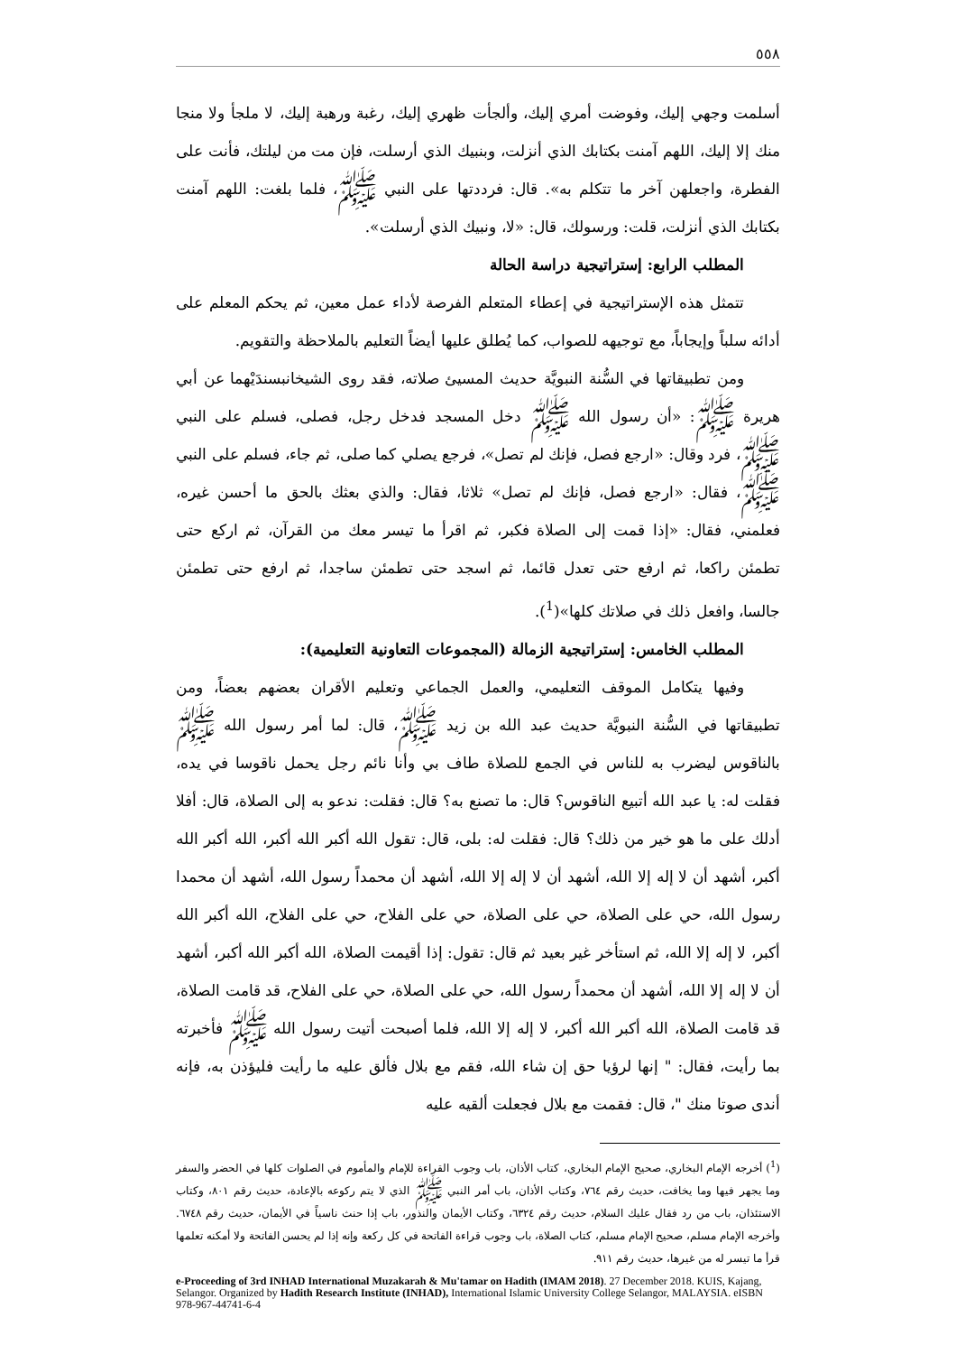٥٥٨
أسلمت وجهي إليك، وفوضت أمري إليك، وألجأت ظهري إليك، رغبة ورهبة إليك، لا ملجأ ولا منجا منك إلا إليك، اللهم آمنت بكتابك الذي أنزلت، وبنبيك الذي أرسلت، فإن مت من ليلتك، فأنت على الفطرة، واجعلهن آخر ما تتكلم به». قال: فرددتها على النبي ﷺ، فلما بلغت: اللهم آمنت بكتابك الذي أنزلت، قلت: ورسولك، قال: «لا، ونبيك الذي أرسلت».
المطلب الرابع: إستراتيجية دراسة الحالة
تتمثل هذه الإستراتيجية في إعطاء المتعلم الفرصة لأداء عمل معين، ثم يحكم المعلم على أدائه سلباً وإيجاباً، مع توجيهه للصواب، كما يُطلق عليها أيضاً التعليم بالملاحظة والتقويم.
ومن تطبيقاتها في السُّنة النبويَّة حديث المسيئ صلاته، فقد روى الشيخانبسندَيْهما عن أبي هريرة ﷺ: «أن رسول الله ﷺ دخل المسجد فدخل رجل، فصلى، فسلم على النبي ﷺ، فرد وقال: «ارجع فصل، فإنك لم تصل»، فرجع يصلي كما صلى، ثم جاء، فسلم على النبي ﷺ، فقال: «ارجع فصل، فإنك لم تصل» ثلاثا، فقال: والذي بعثك بالحق ما أحسن غيره، فعلمني، فقال: «إذا قمت إلى الصلاة فكبر، ثم اقرأ ما تيسر معك من القرآن، ثم اركع حتى تطمئن راكعا، ثم ارفع حتى تعدل قائما، ثم اسجد حتى تطمئن ساجدا، ثم ارفع حتى تطمئن جالسا، وافعل ذلك في صلاتك كلها»(<sup>1</sup>).
المطلب الخامس: إستراتيجية الزمالة (المجموعات التعاونية التعليمية):
وفيها يتكامل الموقف التعليمي، والعمل الجماعي وتعليم الأقران بعضهم بعضاً، ومن تطبيقاتها في السُّنة النبويَّة حديث عبد الله بن زيد ﷺ، قال: لما أمر رسول الله ﷺ بالناقوس ليضرب به للناس في الجمع للصلاة طاف بي وأنا نائم رجل يحمل ناقوسا في يده، فقلت له: يا عبد الله أتبيع الناقوس؟ قال: ما تصنع به؟ قال: فقلت: ندعو به إلى الصلاة، قال: أفلا أدلك على ما هو خير من ذلك؟ قال: فقلت له: بلى، قال: تقول الله أكبر الله أكبر، الله أكبر الله أكبر، أشهد أن لا إله إلا الله، أشهد أن لا إله إلا الله، أشهد أن محمداً رسول الله، أشهد أن محمدا رسول الله، حي على الصلاة، حي على الصلاة، حي على الفلاح، حي على الفلاح، الله أكبر الله أكبر، لا إله إلا الله، ثم استأخر غير بعيد ثم قال: تقول: إذا أقيمت الصلاة، الله أكبر الله أكبر، أشهد أن لا إله إلا الله، أشهد أن محمداً رسول الله، حي على الصلاة، حي على الفلاح، قد قامت الصلاة، قد قامت الصلاة، الله أكبر الله أكبر، لا إله إلا الله، فلما أصبحت أتيت رسول الله ﷺ فأخبرته بما رأيت، فقال: " إنها لرؤيا حق إن شاء الله، فقم مع بلال فألق عليه ما رأيت فليؤذن به، فإنه أندى صوتا منك "، قال: فقمت مع بلال فجعلت ألقيه عليه
(<sup>1</sup>) أخرجه الإمام البخاري، صحيح الإمام البخاري، كتاب الأذان، باب وجوب القراءة للإمام والمأموم في الصلوات كلها في الحضر والسفر وما يجهر فيها وما يخافت، حديث رقم ٧٦٤، وكتاب الأذان، باب أمر النبي ﷺ الذي لا يتم ركوعه بالإعادة، حديث رقم ٨٠١، وكتاب الاستئذان، باب من رد فقال عليك السلام، حديث رقم ٦٣٢٤، وكتاب الأيمان والنذور، باب إذا حنث ناسياً في الأيمان، حديث رقم ٦٧٤٨. وأخرجه الإمام مسلم، صحيح الإمام مسلم، كتاب الصلاة، باب وجوب قراءة الفاتحة في كل ركعة وإنه إذا لم يحسن الفاتحة ولا أمكنه تعلمها قرأ ما تيسر له من غيرها، حديث رقم ٩١١.
e-Proceeding of 3rd INHAD International Muzakarah & Mu'tamar on Hadith (IMAM 2018). 27 December 2018. KUIS, Kajang, Selangor. Organized by Hadith Research Institute (INHAD), International Islamic University College Selangor, MALAYSIA. eISBN 978-967-44741-6-4